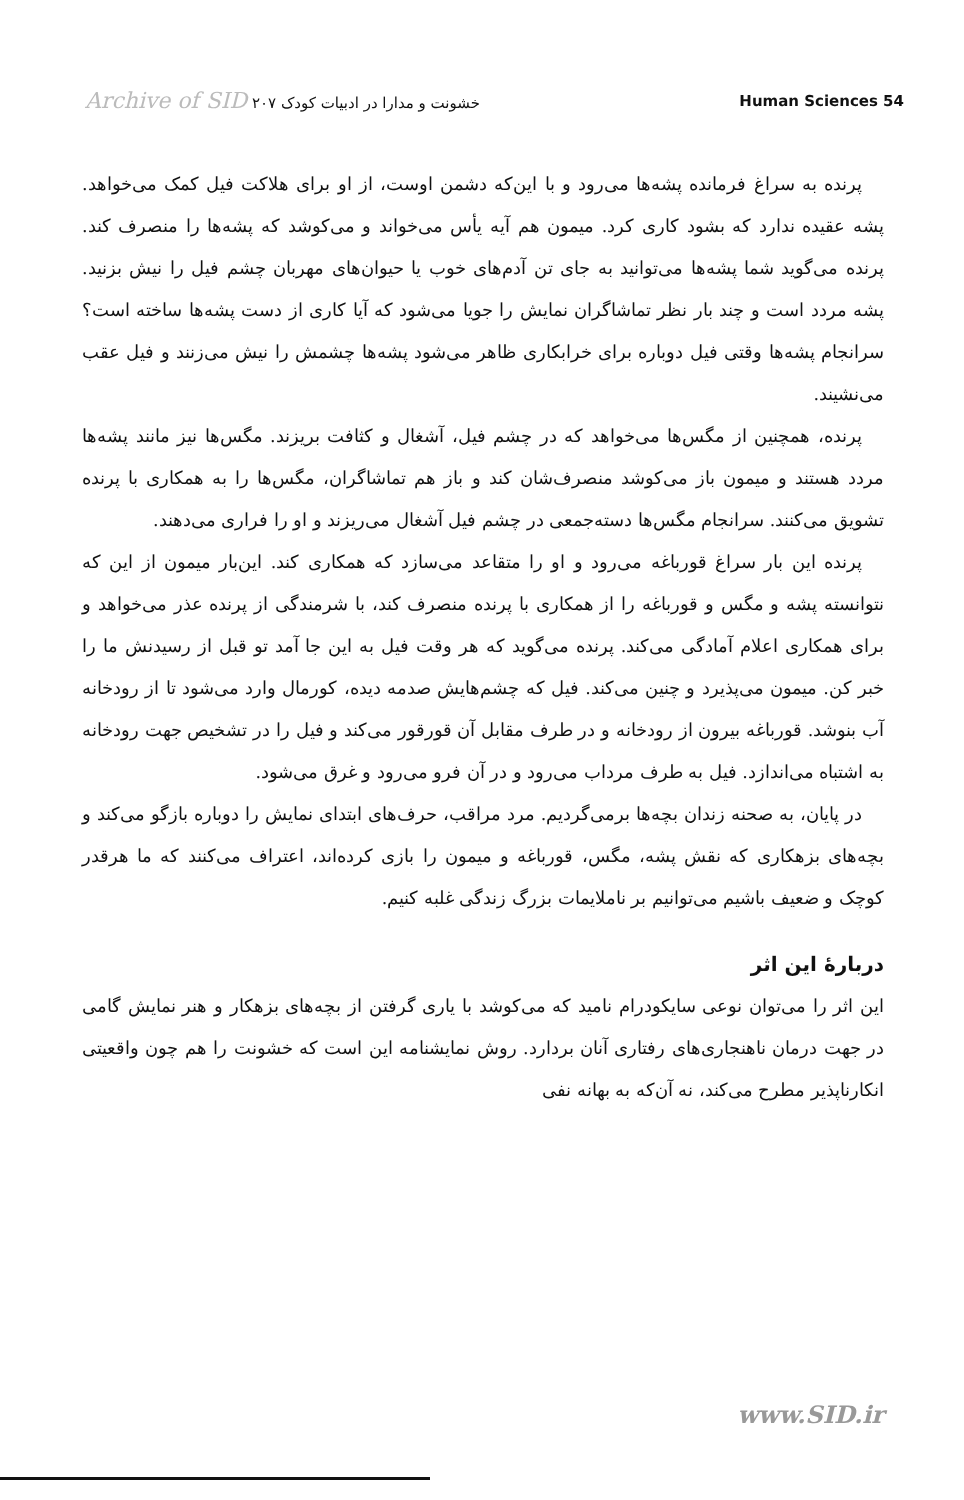Archive of SID خشونت و مدارا در ادبیات کودک ۲۰۷
Human Sciences 54
پرنده به سراغ فرمانده پشه‌ها می‌رود و با این‌که دشمن اوست، از او برای هلاکت فیل کمک می‌خواهد. پشه عقیده ندارد که بشود کاری کرد. میمون هم آیه یأس می‌خواند و می‌کوشد که پشه‌ها را منصرف کند. پرنده می‌گوید شما پشه‌ها می‌توانید به جای تن آدم‌های خوب یا حیوان‌های مهربان چشم فیل را نیش بزنید. پشه مردد است و چند بار نظر تماشاگران نمایش را جویا می‌شود که آیا کاری از دست پشه‌ها ساخته است؟ سرانجام پشه‌ها وقتی فیل دوباره برای خرابکاری ظاهر می‌شود پشه‌ها چشمش را نیش می‌زنند و فیل عقب می‌نشیند.
پرنده، همچنین از مگس‌ها می‌خواهد که در چشم فیل، آشغال و کثافت بریزند. مگس‌ها نیز مانند پشه‌ها مردد هستند و میمون باز می‌کوشد منصرف‌شان کند و باز هم تماشاگران، مگس‌ها را به همکاری با پرنده تشویق می‌کنند. سرانجام مگس‌ها دسته‌جمعی در چشم فیل آشغال می‌ریزند و او را فراری می‌دهند.
پرنده این بار سراغ قورباغه می‌رود و او را متقاعد می‌سازد که همکاری کند. این‌بار میمون از این که نتوانسته پشه و مگس و قورباغه را از همکاری با پرنده منصرف کند، با شرمندگی از پرنده عذر می‌خواهد و برای همکاری اعلام آمادگی می‌کند. پرنده می‌گوید که هر وقت فیل به این جا آمد تو قبل از رسیدنش ما را خبر کن. میمون می‌پذیرد و چنین می‌کند. فیل که چشم‌هایش صدمه دیده، کورمال وارد می‌شود تا از رودخانه آب بنوشد. قورباغه بیرون از رودخانه و در طرف مقابل آن قورقور می‌کند و فیل را در تشخیص جهت رودخانه به اشتباه می‌اندازد. فیل به طرف مرداب می‌رود و در آن فرو می‌رود و غرق می‌شود.
در پایان، به صحنه زندان بچه‌ها برمی‌گردیم. مرد مراقب، حرف‌های ابتدای نمایش را دوباره بازگو می‌کند و بچه‌های بزهکاری که نقش پشه، مگس، قورباغه و میمون را بازی کرده‌اند، اعتراف می‌کنند که ما هرقدر کوچک و ضعیف باشیم می‌توانیم بر ناملایمات بزرگ زندگی غلبه کنیم.
دربارهٔ این اثر
این اثر را می‌توان نوعی سایکودرام نامید که می‌کوشد با یاری گرفتن از بچه‌های بزهکار و هنر نمایش گامی در جهت درمان ناهنجاری‌های رفتاری آنان بردارد. روش نمایشنامه این است که خشونت را هم چون واقعیتی انکارناپذیر مطرح می‌کند، نه آن‌که به بهانه نفی
www.SID.ir